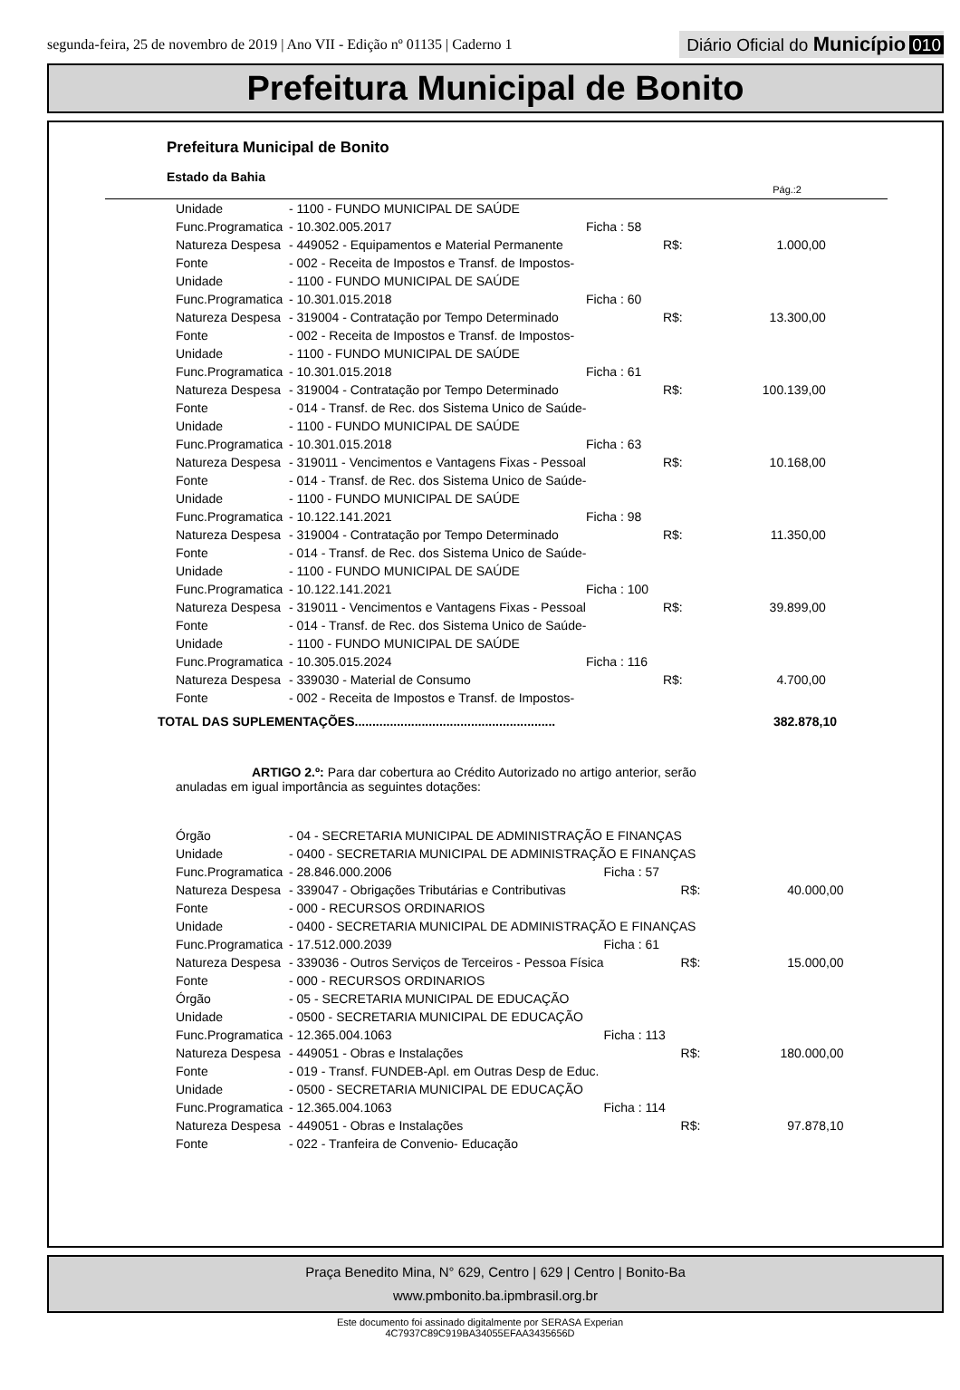segunda-feira, 25 de novembro de 2019 | Ano VII - Edição nº 01135 | Caderno 1
Diário Oficial do Município 010
Prefeitura Municipal de Bonito
Prefeitura Municipal de Bonito
Estado da Bahia
Pág.:2
| Unidade | - 1100 - FUNDO MUNICIPAL DE SAÚDE | | | |
| Func.Programatica | - 10.302.005.2017 | Ficha : 58 | | |
| Natureza Despesa | - 449052 - Equipamentos e Material Permanente | | R$: | 1.000,00 |
| Fonte | - 002 - Receita de Impostos e Transf. de Impostos- | | | |
| Unidade | - 1100 - FUNDO MUNICIPAL DE SAÚDE | | | |
| Func.Programatica | - 10.301.015.2018 | Ficha : 60 | | |
| Natureza Despesa | - 319004 - Contratação por Tempo Determinado | | R$: | 13.300,00 |
| Fonte | - 002 - Receita de Impostos e Transf. de Impostos- | | | |
| Unidade | - 1100 - FUNDO MUNICIPAL DE SAÚDE | | | |
| Func.Programatica | - 10.301.015.2018 | Ficha : 61 | | |
| Natureza Despesa | - 319004 - Contratação por Tempo Determinado | | R$: | 100.139,00 |
| Fonte | - 014 - Transf. de Rec. dos Sistema Unico de Saúde- | | | |
| Unidade | - 1100 - FUNDO MUNICIPAL DE SAÚDE | | | |
| Func.Programatica | - 10.301.015.2018 | Ficha : 63 | | |
| Natureza Despesa | - 319011 - Vencimentos e Vantagens Fixas - Pessoal | | R$: | 10.168,00 |
| Fonte | - 014 - Transf. de Rec. dos Sistema Unico de Saúde- | | | |
| Unidade | - 1100 - FUNDO MUNICIPAL DE SAÚDE | | | |
| Func.Programatica | - 10.122.141.2021 | Ficha : 98 | | |
| Natureza Despesa | - 319004 - Contratação por Tempo Determinado | | R$: | 11.350,00 |
| Fonte | - 014 - Transf. de Rec. dos Sistema Unico de Saúde- | | | |
| Unidade | - 1100 - FUNDO MUNICIPAL DE SAÚDE | | | |
| Func.Programatica | - 10.122.141.2021 | Ficha : 100 | | |
| Natureza Despesa | - 319011 - Vencimentos e Vantagens Fixas - Pessoal | | R$: | 39.899,00 |
| Fonte | - 014 - Transf. de Rec. dos Sistema Unico de Saúde- | | | |
| Unidade | - 1100 - FUNDO MUNICIPAL DE SAÚDE | | | |
| Func.Programatica | - 10.305.015.2024 | Ficha : 116 | | |
| Natureza Despesa | - 339030 - Material de Consumo | | R$: | 4.700,00 |
| Fonte | - 002 - Receita de Impostos e Transf. de Impostos- | | | |
TOTAL DAS SUPLEMENTAÇÕES......................................................... 382.878,10
ARTIGO 2.º: Para dar cobertura ao Crédito Autorizado no artigo anterior, serão anuladas em igual importância as seguintes dotações:
| Órgão | - 04 - SECRETARIA MUNICIPAL DE ADMINISTRAÇÃO E FINANÇAS | | | |
| Unidade | - 0400 - SECRETARIA MUNICIPAL DE ADMINISTRAÇÃO E FINANÇAS | | | |
| Func.Programatica | - 28.846.000.2006 | Ficha : 57 | | |
| Natureza Despesa | - 339047 - Obrigações Tributárias e Contributivas | | R$: | 40.000,00 |
| Fonte | - 000 - RECURSOS ORDINARIOS | | | |
| Unidade | - 0400 - SECRETARIA MUNICIPAL DE ADMINISTRAÇÃO E FINANÇAS | | | |
| Func.Programatica | - 17.512.000.2039 | Ficha : 61 | | |
| Natureza Despesa | - 339036 - Outros Serviços de Terceiros - Pessoa Física | | R$: | 15.000,00 |
| Fonte | - 000 - RECURSOS ORDINARIOS | | | |
| Órgão | - 05 - SECRETARIA MUNICIPAL DE EDUCAÇÃO | | | |
| Unidade | - 0500 - SECRETARIA MUNICIPAL DE EDUCAÇÃO | | | |
| Func.Programatica | - 12.365.004.1063 | Ficha : 113 | | |
| Natureza Despesa | - 449051 - Obras e Instalações | | R$: | 180.000,00 |
| Fonte | - 019 - Transf. FUNDEB-Apl. em Outras Desp de Educ. | | | |
| Unidade | - 0500 - SECRETARIA MUNICIPAL DE EDUCAÇÃO | | | |
| Func.Programatica | - 12.365.004.1063 | Ficha : 114 | | |
| Natureza Despesa | - 449051 - Obras e Instalações | | R$: | 97.878,10 |
| Fonte | - 022 - Tranfeira de Convenio- Educação | | | |
Praça Benedito Mina, N° 629, Centro | 629 | Centro | Bonito-Ba
www.pmbonito.ba.ipmbrasil.org.br
Este documento foi assinado digitalmente por SERASA Experian
4C7937C89C919BA34055EFAA3435656D